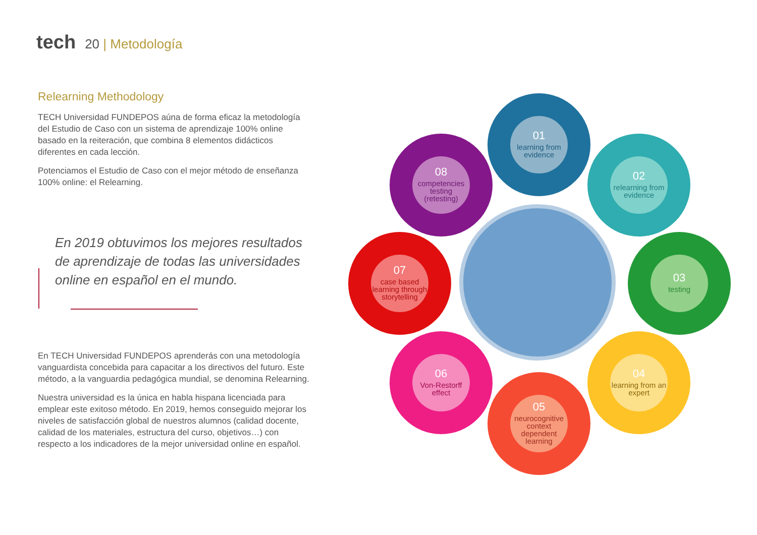tech 20 | Metodología
Relearning Methodology
TECH Universidad FUNDEPOS aúna de forma eficaz la metodología del Estudio de Caso con un sistema de aprendizaje 100% online basado en la reiteración, que combina 8 elementos didácticos diferentes en cada lección.
Potenciamos el Estudio de Caso con el mejor método de enseñanza 100% online: el Relearning.
En 2019 obtuvimos los mejores resultados de aprendizaje de todas las universidades online en español en el mundo.
En TECH Universidad FUNDEPOS aprenderás con una metodología vanguardista concebida para capacitar a los directivos del futuro. Este método, a la vanguardia pedagógica mundial, se denomina Relearning.
Nuestra universidad es la única en habla hispana licenciada para emplear este exitoso método. En 2019, hemos conseguido mejorar los niveles de satisfacción global de nuestros alumnos (calidad docente, calidad de los materiales, estructura del curso, objetivos…) con respecto a los indicadores de la mejor universidad online en español.
01
learning from evidence
02
relearning from evidence
03
testing
04
learning from an expert
05
neurocognitive context dependent learning
06
Von-Restorff effect
07
case based learning through storytelling
08
competencies testing (retesting)